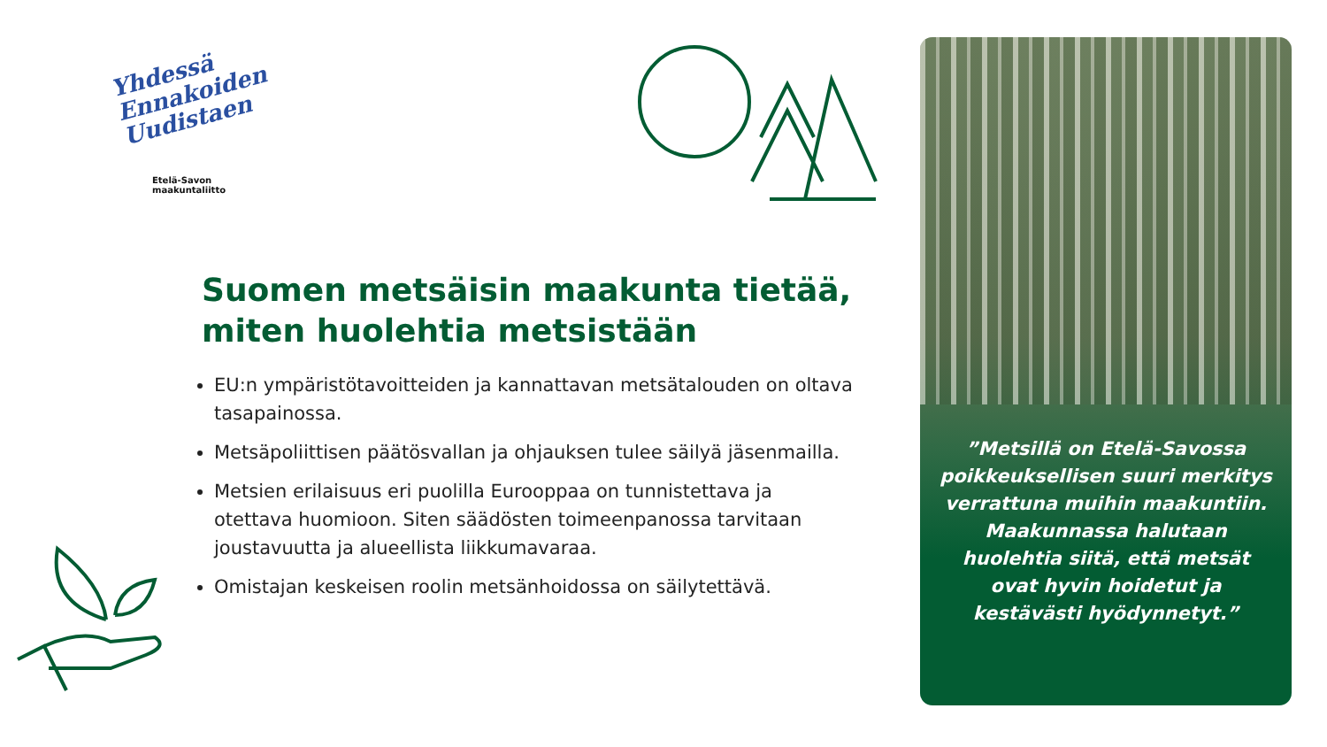Yhdessä
Ennakoiden
Uudistaen
Etelä-Savon
maakuntaliitto
Suomen metsäisin maakunta tietää, miten huolehtia metsistään
EU:n ympäristötavoitteiden ja kannattavan metsätalouden on oltava tasapainossa.
Metsäpoliittisen päätösvallan ja ohjauksen tulee säilyä jäsenmailla.
Metsien erilaisuus eri puolilla Eurooppaa on tunnistettava ja otettava huomioon. Siten säädösten toimeenpanossa tarvitaan joustavuutta ja alueellista liikkumavaraa.
Omistajan keskeisen roolin metsänhoidossa on säilytettävä.
”Metsillä on Etelä-Savossa poikkeuksellisen suuri merkitys verrattuna muihin maakuntiin. Maakunnassa halutaan huolehtia siitä, että metsät ovat hyvin hoidetut ja kestävästi hyödynnetyt.”